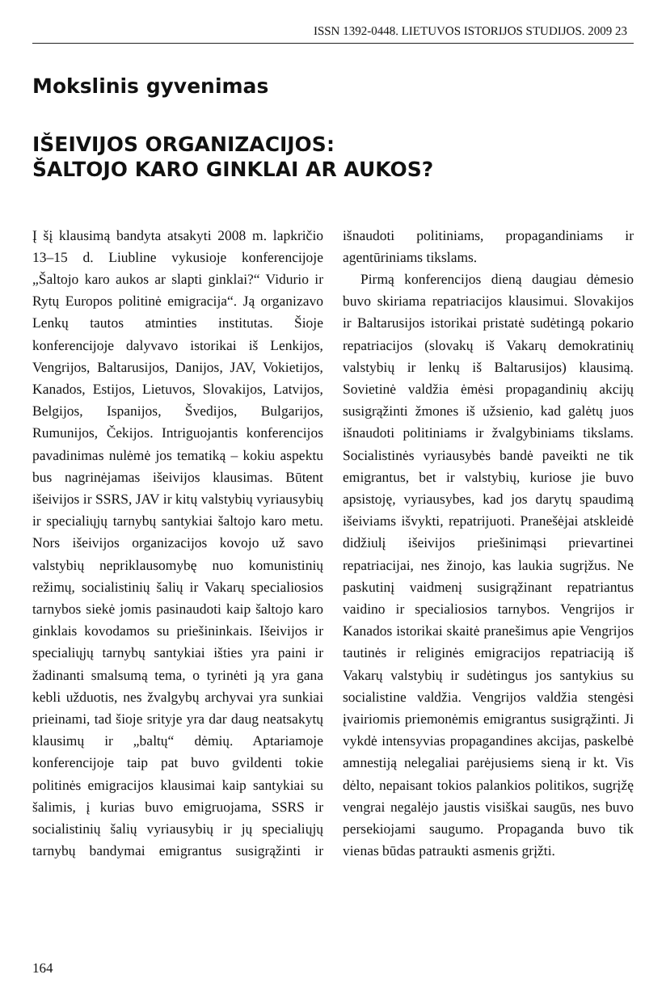ISSN 1392-0448. LIETUVOS ISTORIJOS STUDIJOS. 2009 23
Mokslinis gyvenimas
IŠEIVIJOS ORGANIZACIJOS:
ŠALTOJO KARO GINKLAI AR AUKOS?
Į šį klausimą bandyta atsakyti 2008 m. lapkričio 13–15 d. Liubline vykusioje konferencijoje „Šaltojo karo aukos ar slapti ginklai?“ Vidurio ir Rytų Europos politinė emigracija“. Ją organizavo Lenkų tautos atminties institutas. Šioje konferencijoje dalyvavo istorikai iš Lenkijos, Vengrijos, Baltarusijos, Danijos, JAV, Vokietijos, Kanados, Estijos, Lietuvos, Slovakijos, Latvijos, Belgijos, Ispanijos, Švedijos, Bulgarijos, Rumunijos, Čekijos. Intriguojantis konferencijos pavadinimas nulėmė jos tematiką – kokiu aspektu bus nagrinėjamas išeivijos klausimas. Būtent išeivijos ir SSRS, JAV ir kitų valstybių vyriausybių ir specialiųjų tarnybų santykiai šaltojo karo metu. Nors išeivijos organizacijos kovojo už savo valstybių nepriklausomybę nuo komunistinių režimų, socialistinių šalių ir Vakarų specialiosios tarnybos siekė jomis pasinaudoti kaip šaltojo karo ginklais kovodamos su priešininkais. Išeivijos ir specialiųjų tarnybų santykiai išties yra paini ir žadinanti smalsumą tema, o tyrinėti ją yra gana kebli užduotis, nes žvalgybų archyvai yra sunkiai prieinami, tad šioje srityje yra dar daug neatsakytų klausimų ir „baltų“ dėmių. Aptariamoje konferencijoje taip pat buvo gvildenti tokie politinės emigracijos klausimai kaip santykiai su šalimis, į kurias buvo emigruojama, SSRS ir socialistinių šalių vyriausybių ir jų specialiųjų tarnybų bandymai emigrantus susigrąžinti ir išnaudoti politiniams, propagandiniams ir agentūriniams tikslams.
Pirmą konferencijos dieną daugiau dėmesio buvo skiriama repatriacijos klausimui. Slovakijos ir Baltarusijos istorikai pristatė sudėtingą pokario repatriacijos (slovakų iš Vakarų demokratinių valstybių ir lenkų iš Baltarusijos) klausimą. Sovietinė valdžia ėmėsi propagandinių akcijų susigrąžinti žmones iš užsienio, kad galėtų juos išnaudoti politiniams ir žvalgybiniams tikslams. Socialistinės vyriausybės bandė paveikti ne tik emigrantus, bet ir valstybių, kuriose jie buvo apsistoję, vyriausybes, kad jos darytų spaudimą išeiviams išvykti, repatrijuoti. Pranešėjai atskleidė didžiulį išeivijos priešinimąsi prievartinei repatriacijai, nes žinojo, kas laukia sugrįžus. Ne paskutinį vaidmenį susigrąžinant repatriantus vaidino ir specialiosios tarnybos. Vengrijos ir Kanados istorikai skaitė pranešimus apie Vengrijos tautinės ir religinės emigracijos repatriaciją iš Vakarų valstybių ir sudėtingus jos santykius su socialistine valdžia. Vengrijos valdžia stengėsi įvairiomis priemonėmis emigrantus susigrąžinti. Ji vykdė intensyvias propagandines akcijas, paskelbė amnestiją nelegaliai parėjusiems sieną ir kt. Vis dėlto, nepaisant tokios palankios politikos, sugrįžę vengrai negalėjo jaustis visiškai saugūs, nes buvo persekiojami saugumo. Propaganda buvo tik vienas būdas patraukti asmenis grįžti.
164